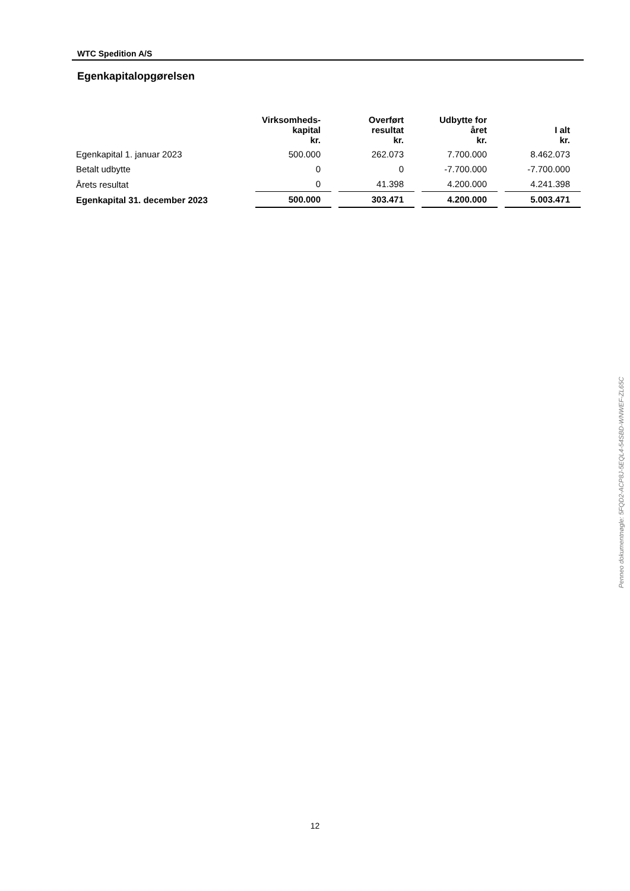WTC Spedition A/S
Egenkapitalopgørelsen
| | Virksomheds- kapital kr. | Overført resultat kr. | Udbytte for året kr. | I alt kr. |
| Egenkapital 1. januar 2023 | 500.000 | 262.073 | 7.700.000 | 8.462.073 |
| Betalt udbytte | 0 | 0 | -7.700.000 | -7.700.000 |
| Årets resultat | 0 | 41.398 | 4.200.000 | 4.241.398 |
| Egenkapital 31. december 2023 | 500.000 | 303.471 | 4.200.000 | 5.003.471 |
12
Penneo dokumentnøgle: 5FQD2-ACP8J-5EQL4-54SBD-WNWEF-ZL65C